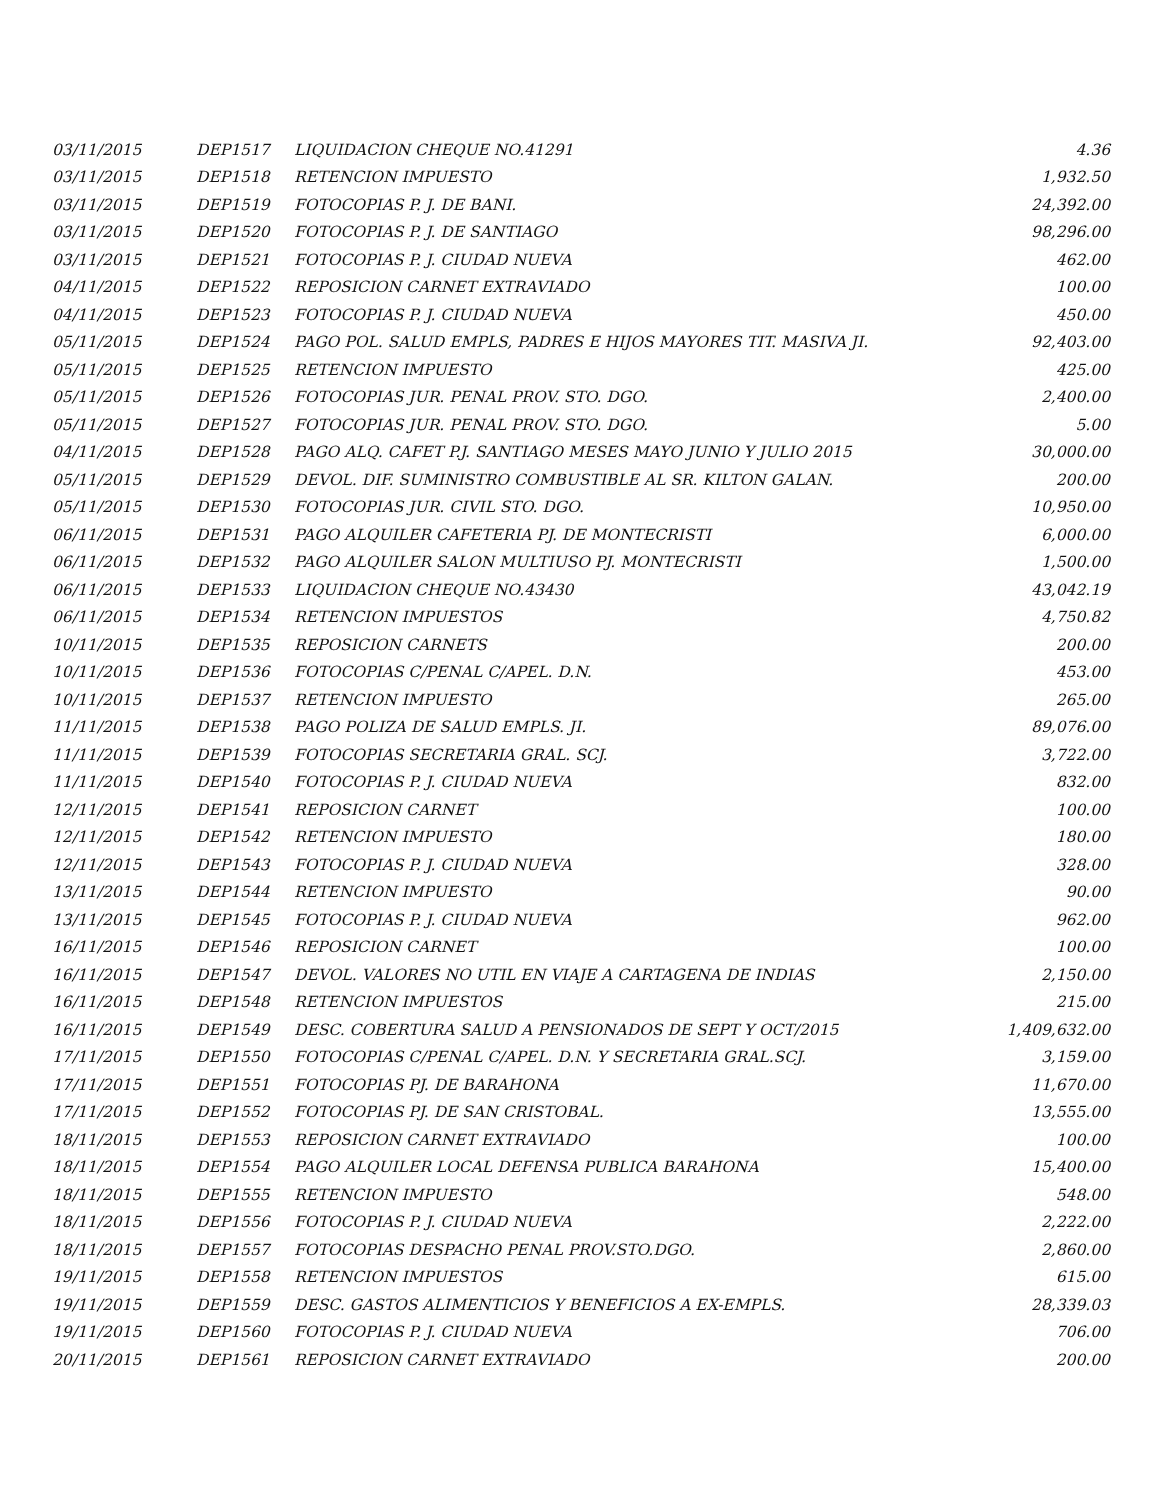| 03/11/2015 | DEP1517 | LIQUIDACION CHEQUE NO.41291 | 4.36 |
| 03/11/2015 | DEP1518 | RETENCION IMPUESTO | 1,932.50 |
| 03/11/2015 | DEP1519 | FOTOCOPIAS P. J. DE BANI. | 24,392.00 |
| 03/11/2015 | DEP1520 | FOTOCOPIAS P. J. DE SANTIAGO | 98,296.00 |
| 03/11/2015 | DEP1521 | FOTOCOPIAS P. J. CIUDAD NUEVA | 462.00 |
| 04/11/2015 | DEP1522 | REPOSICION CARNET EXTRAVIADO | 100.00 |
| 04/11/2015 | DEP1523 | FOTOCOPIAS P. J. CIUDAD NUEVA | 450.00 |
| 05/11/2015 | DEP1524 | PAGO POL. SALUD EMPLS, PADRES E HIJOS MAYORES TIT. MASIVA JI. | 92,403.00 |
| 05/11/2015 | DEP1525 | RETENCION IMPUESTO | 425.00 |
| 05/11/2015 | DEP1526 | FOTOCOPIAS JUR. PENAL PROV. STO. DGO. | 2,400.00 |
| 05/11/2015 | DEP1527 | FOTOCOPIAS JUR. PENAL PROV. STO. DGO. | 5.00 |
| 04/11/2015 | DEP1528 | PAGO ALQ. CAFET P.J. SANTIAGO MESES MAYO JUNIO Y JULIO 2015 | 30,000.00 |
| 05/11/2015 | DEP1529 | DEVOL. DIF. SUMINISTRO COMBUSTIBLE AL SR. KILTON GALAN. | 200.00 |
| 05/11/2015 | DEP1530 | FOTOCOPIAS JUR. CIVIL STO. DGO. | 10,950.00 |
| 06/11/2015 | DEP1531 | PAGO ALQUILER CAFETERIA PJ. DE MONTECRISTI | 6,000.00 |
| 06/11/2015 | DEP1532 | PAGO ALQUILER SALON MULTIUSO PJ. MONTECRISTI | 1,500.00 |
| 06/11/2015 | DEP1533 | LIQUIDACION CHEQUE NO.43430 | 43,042.19 |
| 06/11/2015 | DEP1534 | RETENCION IMPUESTOS | 4,750.82 |
| 10/11/2015 | DEP1535 | REPOSICION CARNETS | 200.00 |
| 10/11/2015 | DEP1536 | FOTOCOPIAS C/PENAL C/APEL. D.N. | 453.00 |
| 10/11/2015 | DEP1537 | RETENCION IMPUESTO | 265.00 |
| 11/11/2015 | DEP1538 | PAGO POLIZA DE SALUD EMPLS. JI. | 89,076.00 |
| 11/11/2015 | DEP1539 | FOTOCOPIAS SECRETARIA GRAL. SCJ. | 3,722.00 |
| 11/11/2015 | DEP1540 | FOTOCOPIAS P. J. CIUDAD NUEVA | 832.00 |
| 12/11/2015 | DEP1541 | REPOSICION CARNET | 100.00 |
| 12/11/2015 | DEP1542 | RETENCION IMPUESTO | 180.00 |
| 12/11/2015 | DEP1543 | FOTOCOPIAS P. J. CIUDAD NUEVA | 328.00 |
| 13/11/2015 | DEP1544 | RETENCION IMPUESTO | 90.00 |
| 13/11/2015 | DEP1545 | FOTOCOPIAS P. J. CIUDAD NUEVA | 962.00 |
| 16/11/2015 | DEP1546 | REPOSICION CARNET | 100.00 |
| 16/11/2015 | DEP1547 | DEVOL. VALORES NO UTIL EN VIAJE A CARTAGENA DE INDIAS | 2,150.00 |
| 16/11/2015 | DEP1548 | RETENCION IMPUESTOS | 215.00 |
| 16/11/2015 | DEP1549 | DESC. COBERTURA SALUD A PENSIONADOS DE SEPT Y OCT/2015 | 1,409,632.00 |
| 17/11/2015 | DEP1550 | FOTOCOPIAS C/PENAL C/APEL. D.N. Y SECRETARIA GRAL.SCJ. | 3,159.00 |
| 17/11/2015 | DEP1551 | FOTOCOPIAS PJ. DE BARAHONA | 11,670.00 |
| 17/11/2015 | DEP1552 | FOTOCOPIAS PJ. DE SAN CRISTOBAL. | 13,555.00 |
| 18/11/2015 | DEP1553 | REPOSICION CARNET EXTRAVIADO | 100.00 |
| 18/11/2015 | DEP1554 | PAGO ALQUILER LOCAL DEFENSA PUBLICA BARAHONA | 15,400.00 |
| 18/11/2015 | DEP1555 | RETENCION IMPUESTO | 548.00 |
| 18/11/2015 | DEP1556 | FOTOCOPIAS P. J. CIUDAD NUEVA | 2,222.00 |
| 18/11/2015 | DEP1557 | FOTOCOPIAS DESPACHO PENAL PROV.STO.DGO. | 2,860.00 |
| 19/11/2015 | DEP1558 | RETENCION IMPUESTOS | 615.00 |
| 19/11/2015 | DEP1559 | DESC. GASTOS ALIMENTICIOS Y BENEFICIOS A EX-EMPLS. | 28,339.03 |
| 19/11/2015 | DEP1560 | FOTOCOPIAS P. J. CIUDAD NUEVA | 706.00 |
| 20/11/2015 | DEP1561 | REPOSICION CARNET EXTRAVIADO | 200.00 |